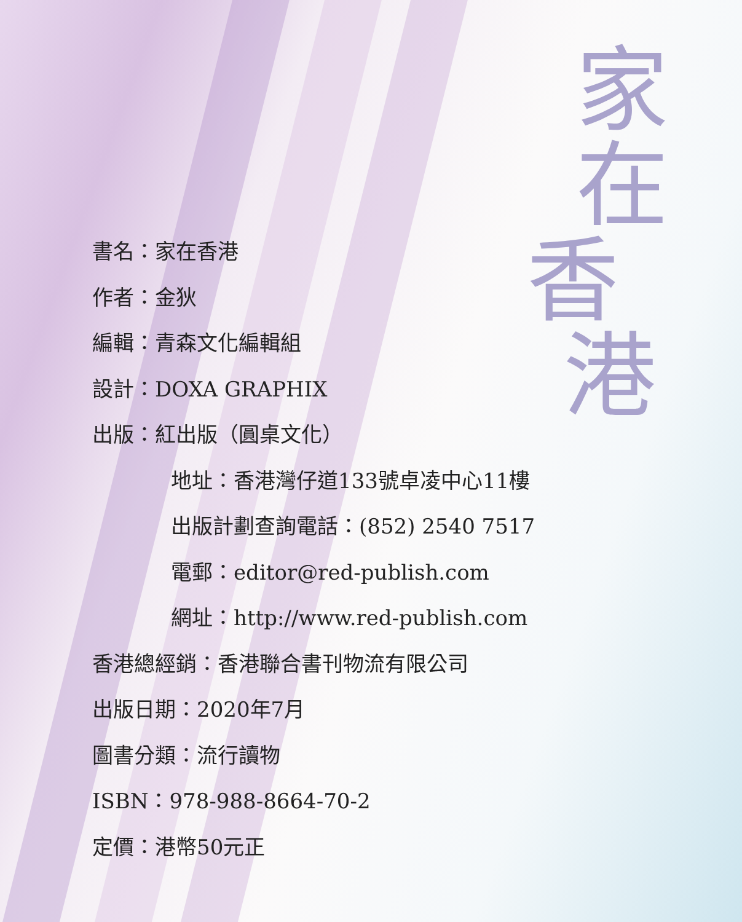家
在
香
港
書名：家在香港
作者：金狄
編輯：青森文化編輯組
設計：DOXA GRAPHIX
出版：紅出版（圓桌文化）
地址：香港灣仔道133號卓凌中心11樓
出版計劃查詢電話：(852) 2540 7517
電郵：editor@red-publish.com
網址：http://www.red-publish.com
香港總經銷：香港聯合書刊物流有限公司
出版日期：2020年7月
圖書分類：流行讀物
ISBN：978-988-8664-70-2
定價：港幣50元正